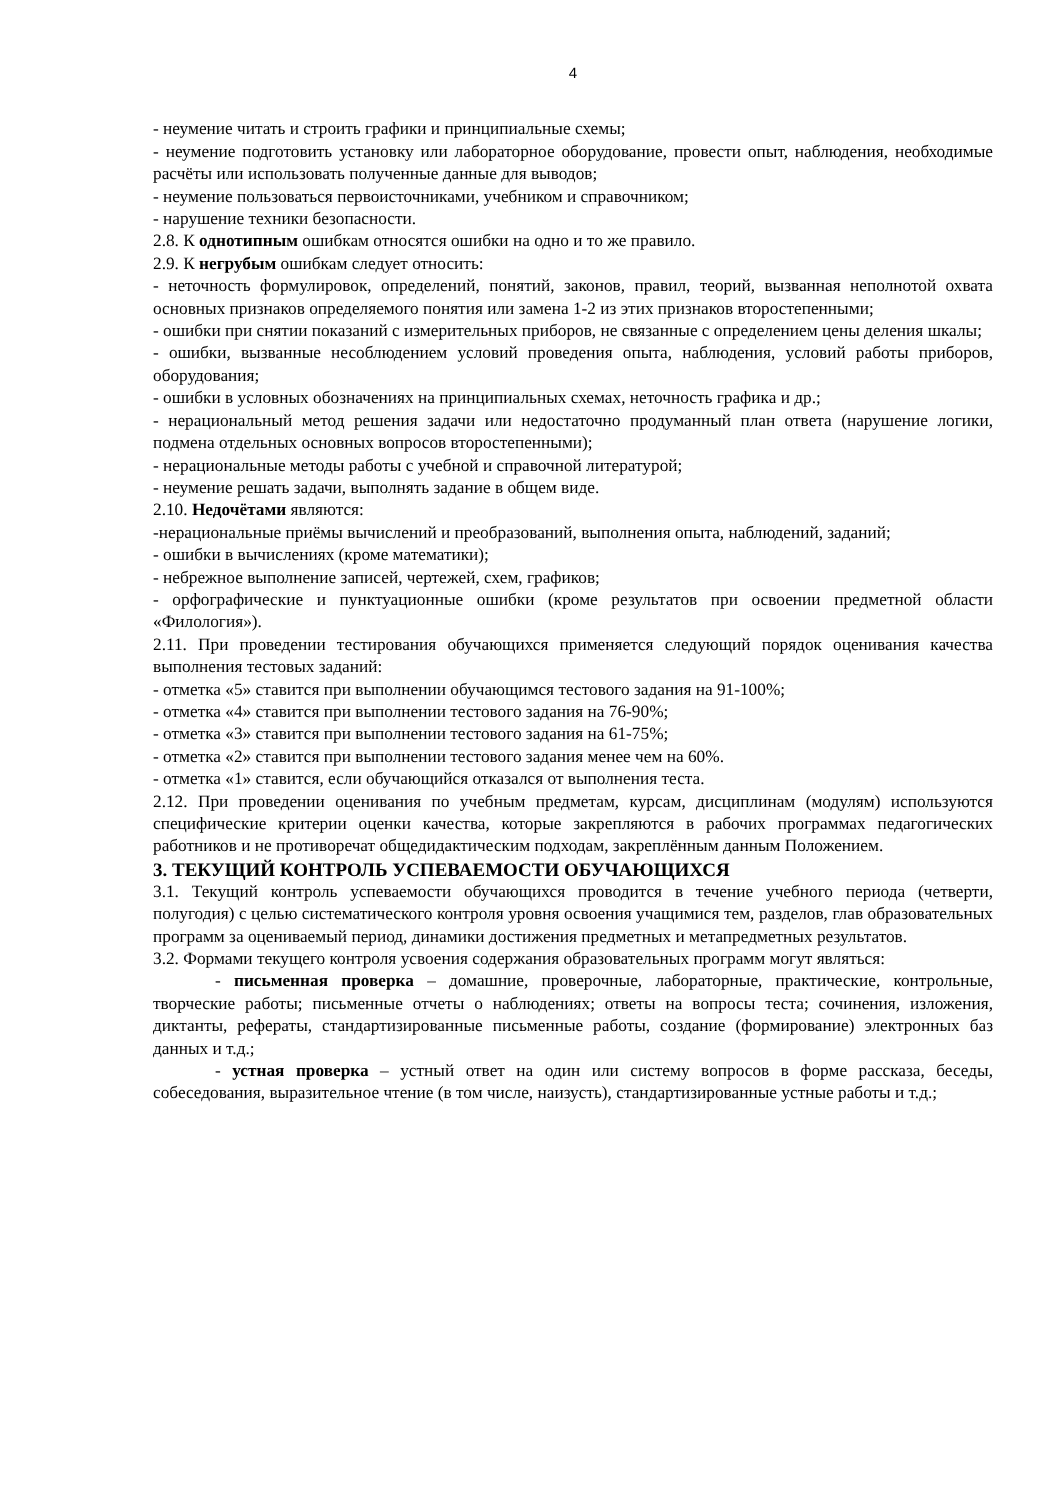4
- неумение читать и строить графики и принципиальные схемы;
- неумение подготовить установку или лабораторное оборудование, провести опыт, наблюдения, необходимые расчёты или использовать полученные данные для выводов;
- неумение пользоваться первоисточниками, учебником и справочником;
- нарушение техники безопасности.
2.8. К однотипным ошибкам относятся ошибки на одно и то же правило.
2.9. К негрубым ошибкам следует относить:
- неточность формулировок, определений, понятий, законов, правил, теорий, вызванная неполнотой охвата основных признаков определяемого понятия или замена 1-2 из этих признаков второстепенными;
- ошибки при снятии показаний с измерительных приборов, не связанные с определением цены деления шкалы;
- ошибки, вызванные несоблюдением условий проведения опыта, наблюдения, условий работы приборов, оборудования;
- ошибки в условных обозначениях на принципиальных схемах, неточность графика и др.;
- нерациональный метод решения задачи или недостаточно продуманный план ответа (нарушение логики, подмена отдельных основных вопросов второстепенными);
- нерациональные методы работы с учебной и справочной литературой;
- неумение решать задачи, выполнять задание в общем виде.
2.10. Недочётами являются:
-нерациональные приёмы вычислений и преобразований, выполнения опыта, наблюдений, заданий;
- ошибки в вычислениях (кроме математики);
- небрежное выполнение записей, чертежей, схем, графиков;
- орфографические и пунктуационные ошибки (кроме результатов при освоении предметной области «Филология»).
2.11. При проведении тестирования обучающихся применяется следующий порядок оценивания качества выполнения тестовых заданий:
- отметка «5» ставится при выполнении обучающимся тестового задания на 91-100%;
- отметка «4» ставится при выполнении тестового задания на 76-90%;
- отметка «3» ставится при выполнении тестового задания на 61-75%;
- отметка «2» ставится при выполнении тестового задания менее чем на 60%.
- отметка «1» ставится, если обучающийся отказался от выполнения теста.
2.12. При проведении оценивания по учебным предметам, курсам, дисциплинам (модулям) используются специфические критерии оценки качества, которые закрепляются в рабочих программах педагогических работников и не противоречат общедидактическим подходам, закреплённым данным Положением.
3. ТЕКУЩИЙ КОНТРОЛЬ УСПЕВАЕМОСТИ ОБУЧАЮЩИХСЯ
3.1. Текущий контроль успеваемости обучающихся проводится в течение учебного периода (четверти, полугодия) с целью систематического контроля уровня освоения учащимися тем, разделов, глав образовательных программ за оцениваемый период, динамики достижения предметных и метапредметных результатов.
3.2. Формами текущего контроля усвоения содержания образовательных программ могут являться:
- письменная проверка – домашние, проверочные, лабораторные, практические, контрольные, творческие работы; письменные отчеты о наблюдениях; ответы на вопросы теста; сочинения, изложения, диктанты, рефераты, стандартизированные письменные работы, создание (формирование) электронных баз данных и т.д.;
- устная проверка – устный ответ на один или систему вопросов в форме рассказа, беседы, собеседования, выразительное чтение (в том числе, наизусть), стандартизированные устные работы и т.д.;